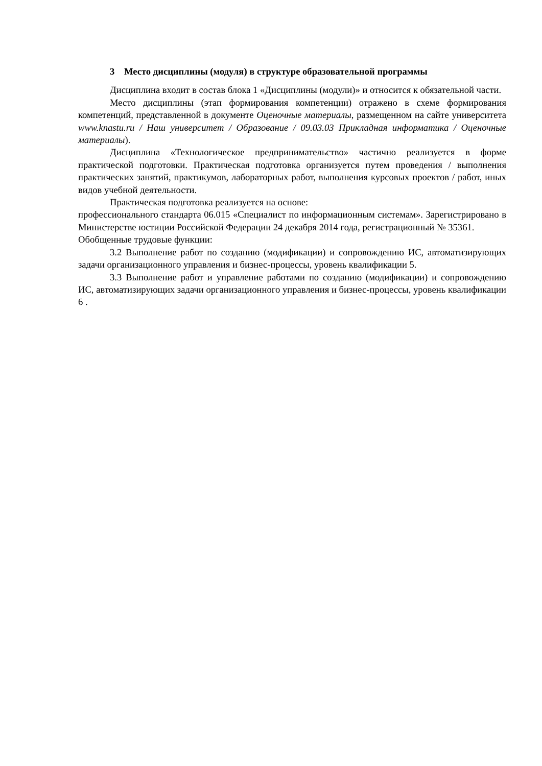3 Место дисциплины (модуля) в структуре образовательной программы
Дисциплина входит в состав блока 1 «Дисциплины (модули)» и относится к обязательной части.
Место дисциплины (этап формирования компетенции) отражено в схеме формирования компетенций, представленной в документе Оценочные материалы, размещенном на сайте университета www.knastu.ru / Наш университет / Образование / 09.03.03 Прикладная информатика / Оценочные материалы).
Дисциплина «Технологическое предпринимательство» частично реализуется в форме практической подготовки. Практическая подготовка организуется путем проведения / выполнения практических занятий, практикумов, лабораторных работ, выполнения курсовых проектов / работ, иных видов учебной деятельности.
Практическая подготовка реализуется на основе:
профессионального стандарта 06.015 «Специалист по информационным системам». Зарегистрировано в Министерстве юстиции Российской Федерации 24 декабря 2014 года, регистрационный № 35361.
Обобщенные трудовые функции:
3.2 Выполнение работ по созданию (модификации) и сопровождению ИС, автоматизирующих задачи организационного управления и бизнес-процессы, уровень квалификации 5.
3.3 Выполнение работ и управление работами по созданию (модификации) и сопровождению ИС, автоматизирующих задачи организационного управления и бизнес-процессы, уровень квалификации 6 .